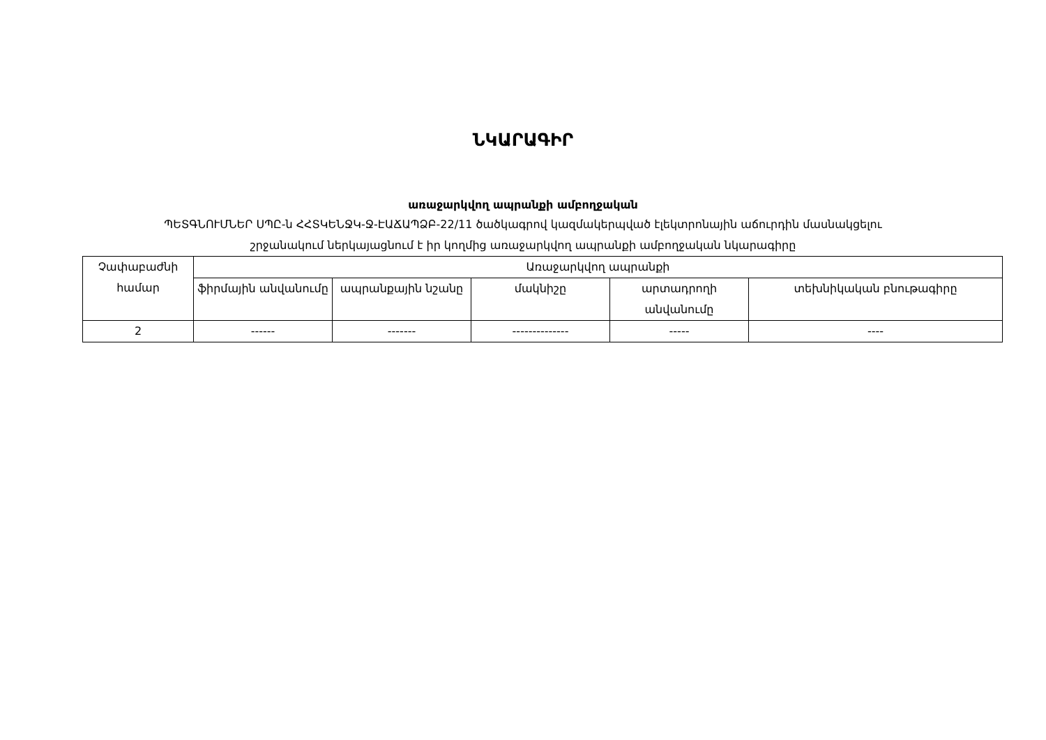ՆԿԱՐԱԳԻՐ
առաջարկվող ապրանքի ամբողջական
ՊԵՏԳՆՈՒՄՆԵՐ ՍՊԸ-ն ՀՀՏԿԵՆՋԿ-Ջ-ԷԱՃԱՊՁԲ-22/11 ծածկագրով կազմակերպված էլեկտրոնային աճուրդին մասնակցելու
շրջանակում ներկայացնում է իր կողմից առաջարկվող ապրանքի ամբողջական նկարագիրը
| Չափաբաժնի համար | Առաջարկվող ապրանքի | | | | |
| --- | --- | --- | --- | --- | --- |
| | ֆիրմային անվանումը | ապրանքային նշանը | մակնիշը | արտադրողի անվանումը | տեխնիկական բնութագիրը |
| 2 | ------ | ------- | -------------- | ----- | ---- |